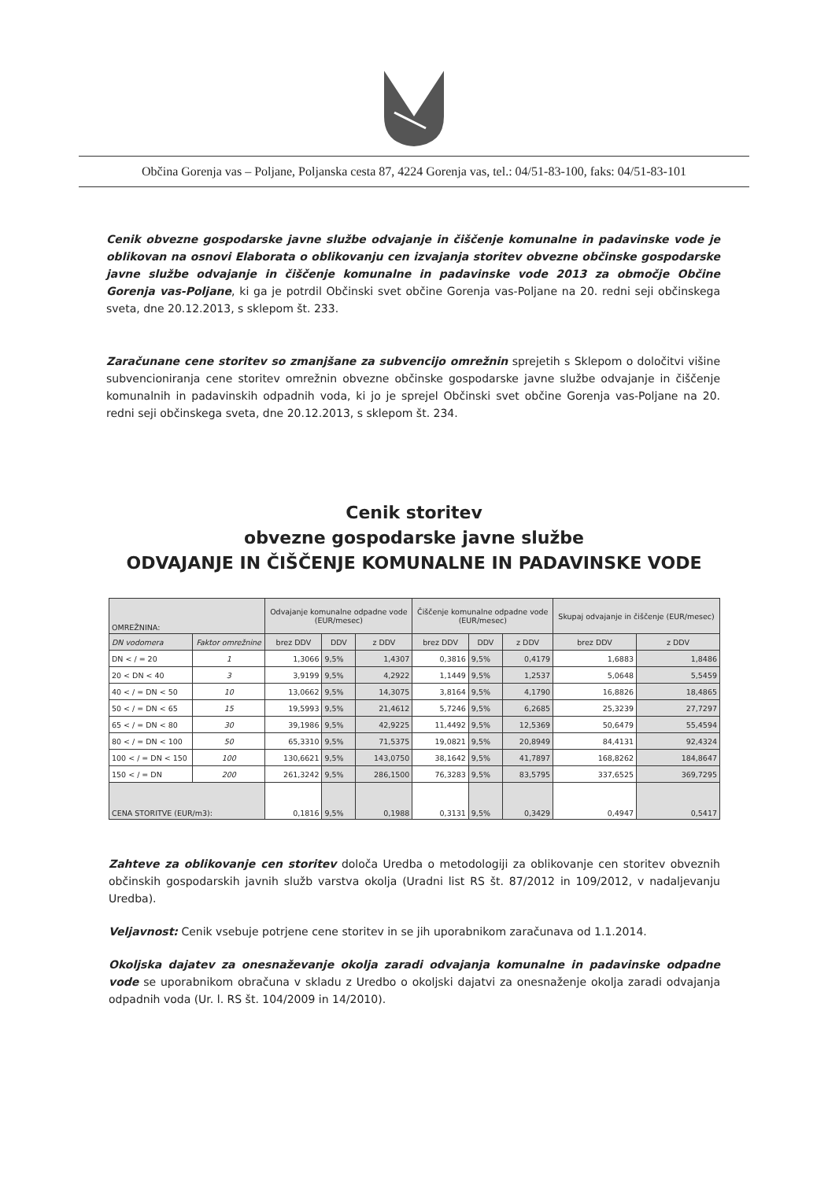Občina Gorenja vas – Poljane, Poljanska cesta 87, 4224 Gorenja vas, tel.: 04/51-83-100, faks: 04/51-83-101
Cenik obvezne gospodarske javne službe odvajanje in čiščenje komunalne in padavinske vode je oblikovan na osnovi Elaborata o oblikovanju cen izvajanja storitev obvezne občinske gospodarske javne službe odvajanje in čiščenje komunalne in padavinske vode 2013 za območje Občine Gorenja vas-Poljane, ki ga je potrdil Občinski svet občine Gorenja vas-Poljane na 20. redni seji občinskega sveta, dne 20.12.2013, s sklepom št. 233.
Zaračunane cene storitev so zmanjšane za subvencijo omrežnin sprejetih s Sklepom o določitvi višine subvencioniranja cene storitev omrežnin obvezne občinske gospodarske javne službe odvajanje in čiščenje komunalnih in padavinskih odpadnih voda, ki jo je sprejel Občinski svet občine Gorenja vas-Poljane na 20. redni seji občinskega sveta, dne 20.12.2013, s sklepom št. 234.
Cenik storitev
obvezne gospodarske javne službe
ODVAJANJE IN ČIŠČENJE KOMUNALNE IN PADAVINSKE VODE
| OMREŽNINA: | | Odvajanje komunalne odpadne vode (EUR/mesec) | | | Čiščenje komunalne odpadne vode (EUR/mesec) | | | Skupaj odvajanje in čiščenje (EUR/mesec) | |
| --- | --- | --- | --- | --- | --- | --- | --- | --- | --- |
| DN vodomera | Faktor omrežnine | brez DDV | DDV | z DDV | brez DDV | DDV | z DDV | brez DDV | z DDV |
| DN < / = 20 | 1 | 1,3066 | 9,5% | 1,4307 | 0,3816 | 9,5% | 0,4179 | 1,6883 | 1,8486 |
| 20 < DN < 40 | 3 | 3,9199 | 9,5% | 4,2922 | 1,1449 | 9,5% | 1,2537 | 5,0648 | 5,5459 |
| 40 < / = DN < 50 | 10 | 13,0662 | 9,5% | 14,3075 | 3,8164 | 9,5% | 4,1790 | 16,8826 | 18,4865 |
| 50 < / = DN < 65 | 15 | 19,5993 | 9,5% | 21,4612 | 5,7246 | 9,5% | 6,2685 | 25,3239 | 27,7297 |
| 65 < / = DN < 80 | 30 | 39,1986 | 9,5% | 42,9225 | 11,4492 | 9,5% | 12,5369 | 50,6479 | 55,4594 |
| 80 < / = DN < 100 | 50 | 65,3310 | 9,5% | 71,5375 | 19,0821 | 9,5% | 20,8949 | 84,4131 | 92,4324 |
| 100 < / = DN < 150 | 100 | 130,6621 | 9,5% | 143,0750 | 38,1642 | 9,5% | 41,7897 | 168,8262 | 184,8647 |
| 150 < / = DN | 200 | 261,3242 | 9,5% | 286,1500 | 76,3283 | 9,5% | 83,5795 | 337,6525 | 369,7295 |
| CENA STORITVE (EUR/m3): | | 0,1816 | 9,5% | 0,1988 | 0,3131 | 9,5% | 0,3429 | 0,4947 | 0,5417 |
Zahteve za oblikovanje cen storitev določa Uredba o metodologiji za oblikovanje cen storitev obveznih občinskih gospodarskih javnih služb varstva okolja (Uradni list RS št. 87/2012 in 109/2012, v nadaljevanju Uredba).
Veljavnost: Cenik vsebuje potrjene cene storitev in se jih uporabnikom zaračunava od 1.1.2014.
Okoljska dajatev za onesnaževanje okolja zaradi odvajanja komunalne in padavinske odpadne vode se uporabnikom obračuna v skladu z Uredbo o okoljski dajatvi za onesnaženje okolja zaradi odvajanja odpadnih voda (Ur. l. RS št. 104/2009 in 14/2010).